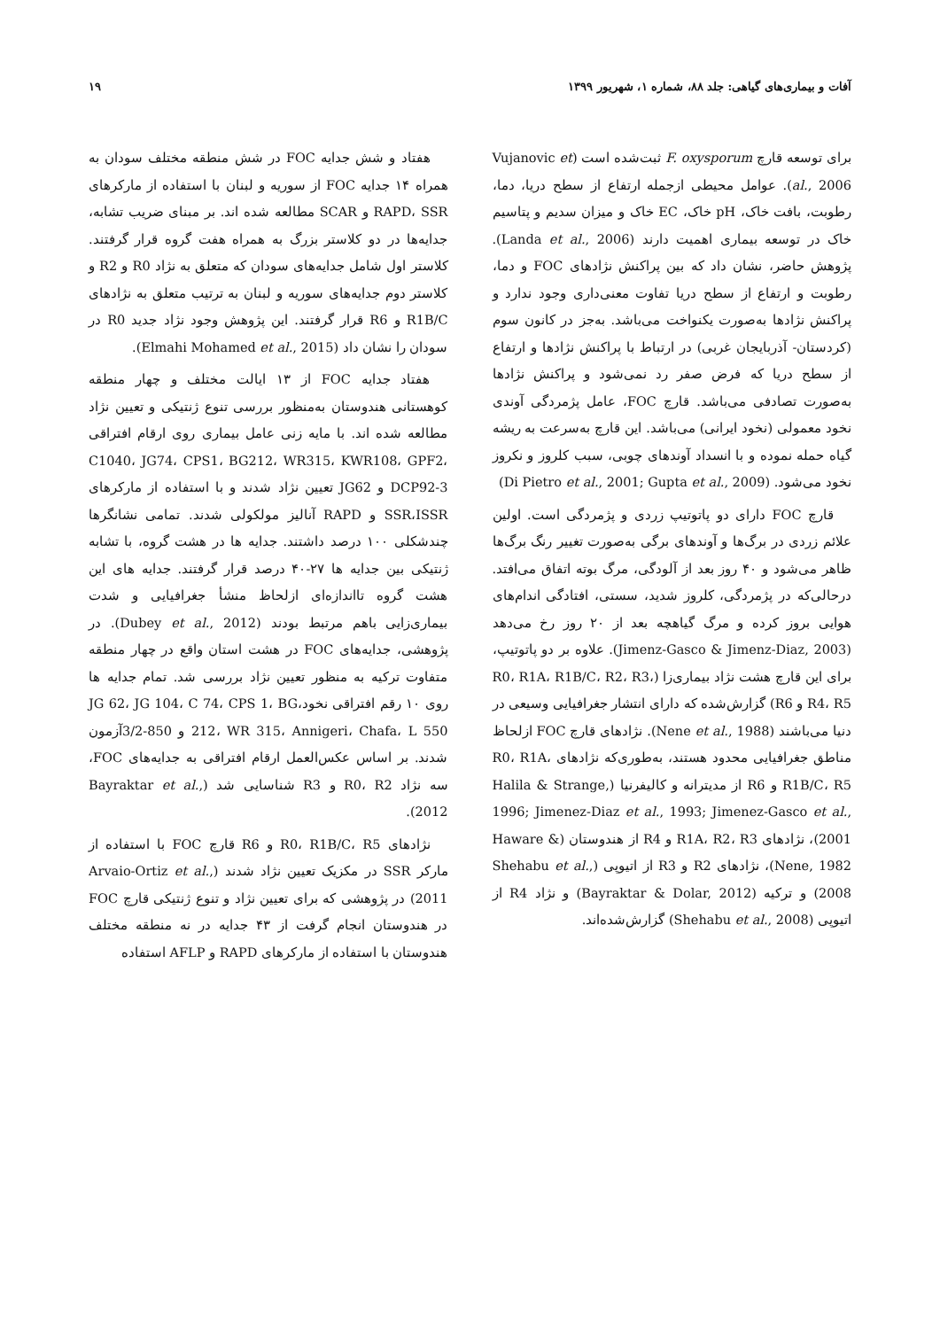آفات و بیماری‌های گیاهی: جلد ۸۸، شماره ۱، شهریور ۱۳۹۹ ۱۹
برای توسعه قارچ F. oxysporum ثبت‌شده است (Vujanovic et al., 2006). عوامل محیطی ازجمله ارتفاع از سطح دریا، دما، رطوبت، بافت خاک، pH خاک، EC خاک و میزان سدیم و پتاسیم خاک در توسعه بیماری اهمیت دارند (Landa et al., 2006). پژوهش حاضر، نشان داد که بین پراکنش نژادهای FOC و دما، رطوبت و ارتفاع از سطح دریا تفاوت معنی‌داری وجود ندارد و پراکنش نژادها به‌صورت یکنواخت می‌باشد. به‌جز در کانون سوم (کردستان- آذربایجان غربی) در ارتباط با پراکنش نژادها و ارتفاع از سطح دریا که فرض صفر رد نمی‌شود و پراکنش نژادها به‌صورت تصادفی می‌باشد. قارچ FOC، عامل پژمردگی آوندی نخود معمولی (نخود ایرانی) می‌باشد. این قارچ به‌سرعت به ریشه گیاه حمله نموده و با انسداد آوندهای چوبی، سبب کلروز و نکروز نخود می‌شود. (Di Pietro et al., 2001; Gupta et al., 2009)
قارچ FOC دارای دو پاتوتیپ زردی و پژمردگی است. اولین علائم زردی در برگ‌ها و آوندهای برگی به‌صورت تغییر رنگ برگ‌ها ظاهر می‌شود و ۴۰ روز بعد از آلودگی، مرگ بوته اتفاق می‌افتد. درحالی‌که در پژمردگی، کلروز شدید، سستی، افتادگی اندام‌های هوایی بروز کرده و مرگ گیاهچه بعد از ۲۰ روز رخ می‌دهد (Jimenz-Gasco & Jimenz-Diaz, 2003). علاوه بر دو پاتوتیپ، برای این قارچ هشت نژاد بیماری‌زا (R0، R1A، R1B/C، R2، R3، R4، R5 و R6) گزارش‌شده که دارای انتشار جغرافیایی وسیعی در دنیا می‌باشند (Nene et al., 1988). نژادهای قارچ FOC ازلحاظ مناطق جغرافیایی محدود هستند، به‌طوری‌که نژادهای R0، R1A، R1B/C، R5 و R6 از مدیترانه و کالیفرنیا (Halila & Strange, 1996; Jimenez-Diaz et al., 1993; Jimenez-Gasco et al., 2001)، نژادهای R1A، R2، R3 و R4 از هندوستان (Haware & Nene, 1982)، نژادهای R2 و R3 از اتیوپی (Shehabu et al., 2008) و ترکیه (Bayraktar & Dolar, 2012) و نژاد R4 از اتیوپی (Shehabu et al., 2008) گزارش‌شده‌اند.
هفتاد و شش جدایه FOC در شش منطقه مختلف سودان به همراه ۱۴ جدایه FOC از سوریه و لبنان با استفاده از مارکرهای RAPD، SSR و SCAR مطالعه شده اند. بر مبنای ضریب تشابه، جدایه‌ها در دو کلاستر بزرگ به همراه هفت گروه قرار گرفتند. کلاستر اول شامل جدایه‌های سودان که متعلق به نژاد R0 و R2 و کلاستر دوم جدایه‌های سوریه و لبنان به ترتیب متعلق به نژادهای R1B/C و R6 قرار گرفتند. این پژوهش وجود نژاد جدید R0 در سودان را نشان داد (Elmahi Mohamed et al., 2015).
هفتاد جدایه FOC از ۱۳ ایالت مختلف و چهار منطقه کوهستانی هندوستان به‌منظور بررسی تنوع ژنتیکی و تعیین نژاد مطالعه شده اند. با مایه زنی عامل بیماری روی ارقام افتراقی C1040، JG74، CPS1، BG212، WR315، KWR108، GPF2، DCP92-3 و JG62 تعیین نژاد شدند و با استفاده از مارکرهای SSR،ISSR و RAPD آنالیز مولکولی شدند. تمامی نشانگرها چندشکلی ۱۰۰ درصد داشتند. جدایه ها در هشت گروه، با تشابه ژنتیکی بین جدایه ها ۲۷-۴۰ درصد قرار گرفتند. جدایه های این هشت گروه تااندازه‌ای ازلحاظ منشأ جغرافیایی و شدت بیماری‌زایی باهم مرتبط بودند (Dubey et al., 2012). در پژوهشی، جدایه‌های FOC در هشت استان واقع در چهار منطقه متفاوت ترکیه به منظور تعیین نژاد بررسی شد. تمام جدایه ها روی ۱۰ رقم افتراقی نخود،JG 62، JG 104، C 74، CPS 1، BG 212، WR 315، Annigeri، Chafa، L 550 و 850-3/2آزمون شدند. بر اساس عکس‌العمل ارقام افتراقی به جدایه‌های FOC، سه نژاد R0، R2 و R3 شناسایی شد (Bayraktar et al., 2012).
نژادهای R0، R1B/C، R5 و R6 قارچ FOC با استفاده از مارکر SSR در مکزیک تعیین نژاد شدند (Arvaio-Ortiz et al., 2011) در پژوهشی که برای تعیین نژاد و تنوع ژنتیکی قارچ FOC در هندوستان انجام گرفت از ۴۳ جدایه در نه منطقه مختلف هندوستان با استفاده از مارکرهای RAPD و AFLP استفاده